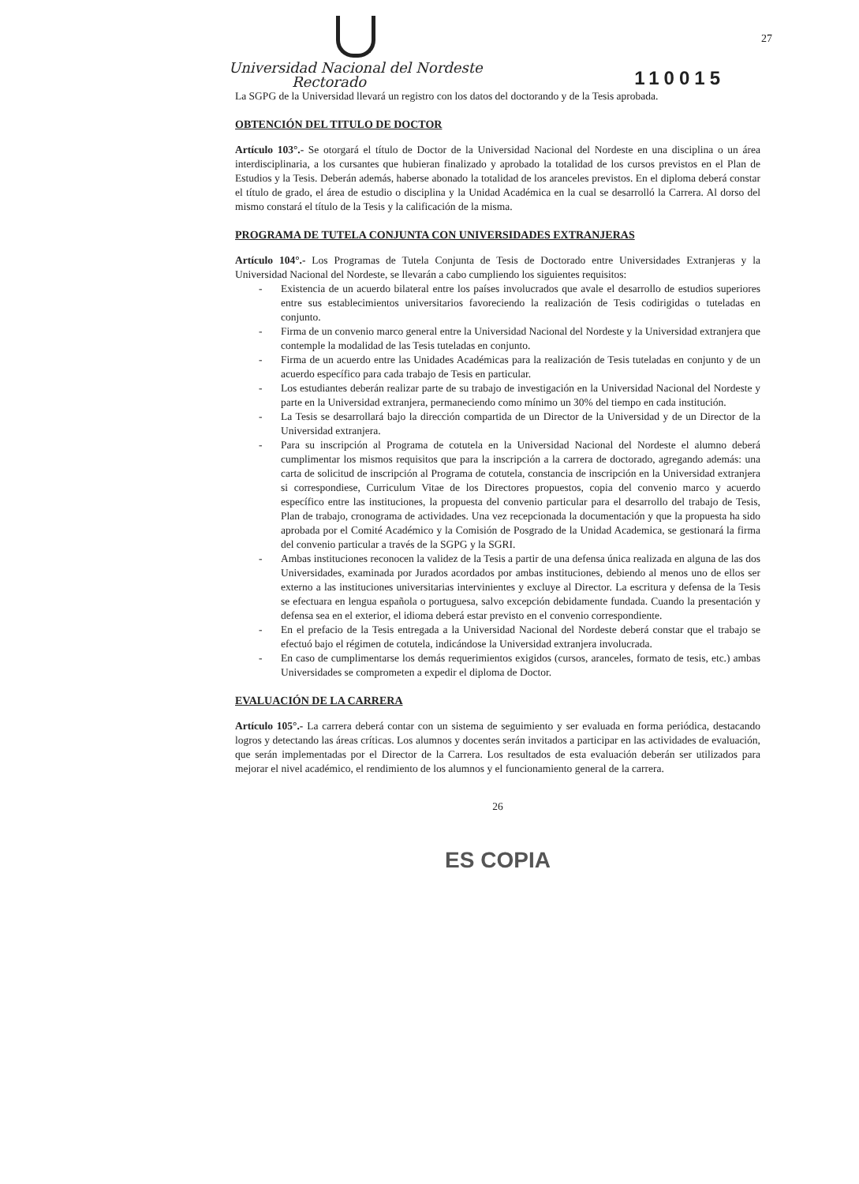27
Universidad Nacional del Nordeste
Rectorado
110015
La SGPG de la Universidad llevará un registro con los datos del doctorando y de la Tesis aprobada.
OBTENCIÓN DEL TITULO DE DOCTOR
Artículo 103°.- Se otorgará el título de Doctor de la Universidad Nacional del Nordeste en una disciplina o un área interdisciplinaria, a los cursantes que hubieran finalizado y aprobado la totalidad de los cursos previstos en el Plan de Estudios y la Tesis. Deberán además, haberse abonado la totalidad de los aranceles previstos. En el diploma deberá constar el título de grado, el área de estudio o disciplina y la Unidad Académica en la cual se desarrolló la Carrera. Al dorso del mismo constará el título de la Tesis y la calificación de la misma.
PROGRAMA DE TUTELA CONJUNTA CON UNIVERSIDADES EXTRANJERAS
Artículo 104°.- Los Programas de Tutela Conjunta de Tesis de Doctorado entre Universidades Extranjeras y la Universidad Nacional del Nordeste, se llevarán a cabo cumpliendo los siguientes requisitos:
- Existencia de un acuerdo bilateral entre los países involucrados que avale el desarrollo de estudios superiores entre sus establecimientos universitarios favoreciendo la realización de Tesis codirigidas o tuteladas en conjunto.
- Firma de un convenio marco general entre la Universidad Nacional del Nordeste y la Universidad extranjera que contemple la modalidad de las Tesis tuteladas en conjunto.
- Firma de un acuerdo entre las Unidades Académicas para la realización de Tesis tuteladas en conjunto y de un acuerdo específico para cada trabajo de Tesis en particular.
- Los estudiantes deberán realizar parte de su trabajo de investigación en la Universidad Nacional del Nordeste y parte en la Universidad extranjera, permaneciendo como mínimo un 30% del tiempo en cada institución.
- La Tesis se desarrollará bajo la dirección compartida de un Director de la Universidad y de un Director de la Universidad extranjera.
- Para su inscripción al Programa de cotutela en la Universidad Nacional del Nordeste el alumno deberá cumplimentar los mismos requisitos que para la inscripción a la carrera de doctorado, agregando además: una carta de solicitud de inscripción al Programa de cotutela, constancia de inscripción en la Universidad extranjera si correspondiese, Curriculum Vitae de los Directores propuestos, copia del convenio marco y acuerdo específico entre las instituciones, la propuesta del convenio particular para el desarrollo del trabajo de Tesis, Plan de trabajo, cronograma de actividades. Una vez recepcionada la documentación y que la propuesta ha sido aprobada por el Comité Académico y la Comisión de Posgrado de la Unidad Academica, se gestionará la firma del convenio particular a través de la SGPG y la SGRI.
- Ambas instituciones reconocen la validez de la Tesis a partir de una defensa única realizada en alguna de las dos Universidades, examinada por Jurados acordados por ambas instituciones, debiendo al menos uno de ellos ser externo a las instituciones universitarias intervinientes y excluye al Director. La escritura y defensa de la Tesis se efectuara en lengua española o portuguesa, salvo excepción debidamente fundada. Cuando la presentación y defensa sea en el exterior, el idioma deberá estar previsto en el convenio correspondiente.
- En el prefacio de la Tesis entregada a la Universidad Nacional del Nordeste deberá constar que el trabajo se efectuó bajo el régimen de cotutela, indicándose la Universidad extranjera involucrada.
- En caso de cumplimentarse los demás requerimientos exigidos (cursos, aranceles, formato de tesis, etc.) ambas Universidades se comprometen a expedir el diploma de Doctor.
EVALUACIÓN DE LA CARRERA
Artículo 105°.- La carrera deberá contar con un sistema de seguimiento y ser evaluada en forma periódica, destacando logros y detectando las áreas críticas. Los alumnos y docentes serán invitados a participar en las actividades de evaluación, que serán implementadas por el Director de la Carrera. Los resultados de esta evaluación deberán ser utilizados para mejorar el nivel académico, el rendimiento de los alumnos y el funcionamiento general de la carrera.
26
ES COPIA